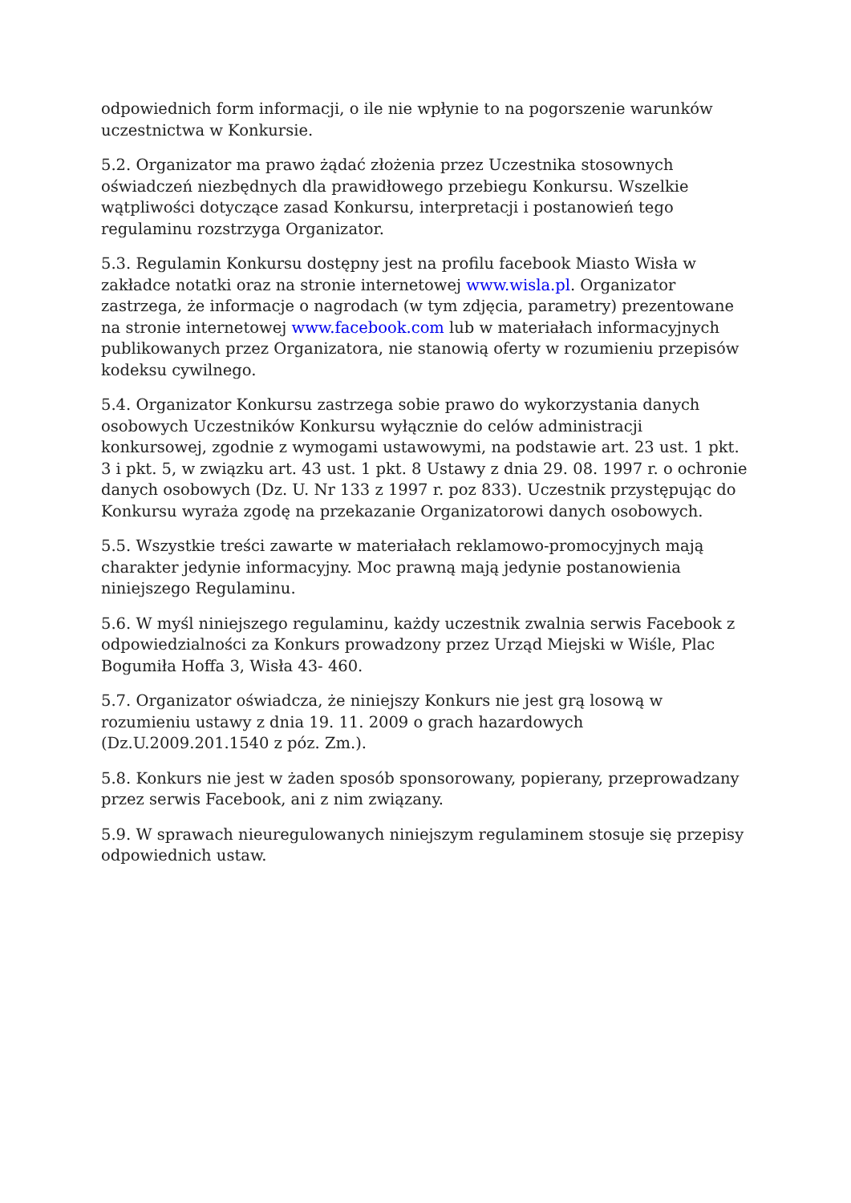odpowiednich form informacji, o ile nie wpłynie to na pogorszenie warunków uczestnictwa w Konkursie.
5.2. Organizator ma prawo żądać złożenia przez Uczestnika stosownych oświadczeń niezbędnych dla prawidłowego przebiegu Konkursu. Wszelkie wątpliwości dotyczące zasad Konkursu, interpretacji i postanowień tego regulaminu rozstrzyga Organizator.
5.3. Regulamin Konkursu dostępny jest na profilu facebook Miasto Wisła w zakładce notatki oraz na stronie internetowej www.wisla.pl. Organizator zastrzega, że informacje o nagrodach (w tym zdjęcia, parametry) prezentowane na stronie internetowej www.facebook.com lub w materiałach informacyjnych publikowanych przez Organizatora, nie stanowią oferty w rozumieniu przepisów kodeksu cywilnego.
5.4. Organizator Konkursu zastrzega sobie prawo do wykorzystania danych osobowych Uczestników Konkursu wyłącznie do celów administracji konkursowej, zgodnie z wymogami ustawowymi, na podstawie art. 23 ust. 1 pkt. 3 i pkt. 5, w związku art. 43 ust. 1 pkt. 8 Ustawy z dnia 29. 08. 1997 r. o ochronie danych osobowych (Dz. U. Nr 133 z 1997 r. poz 833). Uczestnik przystępując do Konkursu wyraża zgodę na przekazanie Organizatorowi danych osobowych.
5.5. Wszystkie treści zawarte w materiałach reklamowo-promocyjnych mają charakter jedynie informacyjny. Moc prawną mają jedynie postanowienia niniejszego Regulaminu.
5.6. W myśl niniejszego regulaminu, każdy uczestnik zwalnia serwis Facebook z odpowiedzialności za Konkurs prowadzony przez Urząd Miejski w Wiśle, Plac Bogumiła Hoffa 3, Wisła 43- 460.
5.7. Organizator oświadcza, że niniejszy Konkurs nie jest grą losową w rozumieniu ustawy z dnia 19. 11. 2009 o grach hazardowych (Dz.U.2009.201.1540 z póz. Zm.).
5.8. Konkurs nie jest w żaden sposób sponsorowany, popierany, przeprowadzany przez serwis Facebook, ani z nim związany.
5.9. W sprawach nieuregulowanych niniejszym regulaminem stosuje się przepisy odpowiednich ustaw.